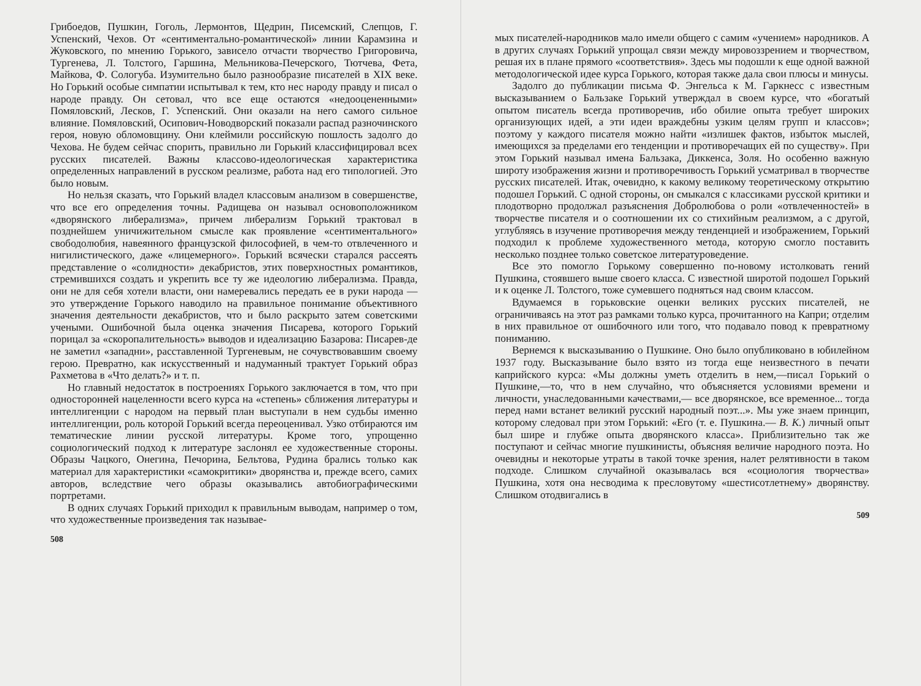Грибоедов, Пушкин, Гоголь, Лермонтов, Щедрин, Писемский, Слепцов, Г. Успенский, Чехов. От «сентиментально-романтической» линии Карамзина и Жуковского, по мнению Горького, зависело отчасти творчество Григоровича, Тургенева, Л. Толстого, Гаршина, Мельникова-Печерского, Тютчева, Фета, Майкова, Ф. Сологуба. Изумительно было разнообразие писателей в XIX веке. Но Горький особые симпатии испытывал к тем, кто нес народу правду и писал о народе правду. Он сетовал, что все еще остаются «недооцененными» Помяловский, Лесков, Г. Успенский. Они оказали на него самого сильное влияние. Помяловский, Осипович-Новодворский показали распад разночинского героя, новую обломовщину. Они клеймили российскую пошлость задолго до Чехова. Не будем сейчас спорить, правильно ли Горький классифицировал всех русских писателей. Важны классово-идеологическая характеристика определенных направлений в русском реализме, работа над его типологией. Это было новым.
Но нельзя сказать, что Горький владел классовым анализом в совершенстве, что все его определения точны. Радищева он называл основоположником «дворянского либерализма», причем либерализм Горький трактовал в позднейшем уничижительном смысле как проявление «сентиментального» свободолюбия, навеянного французской философией, в чем-то отвлеченного и нигилистического, даже «лицемерного». Горький всячески старался рассеять представление о «солидности» декабристов, этих поверхностных романтиков, стремившихся создать и укрепить все ту же идеологию либерализма. Правда, они не для себя хотели власти, они намеревались передать ее в руки народа — это утверждение Горького наводило на правильное понимание объективного значения деятельности декабристов, что и было раскрыто затем советскими учеными. Ошибочной была оценка значения Писарева, которого Горький порицал за «скоропалительность» выводов и идеализацию Базарова: Писарев-де не заметил «западни», расставленной Тургеневым, не сочувствовавшим своему герою. Превратно, как искусственный и надуманный трактует Горький образ Рахметова в «Что делать?» и т. п.
Но главный недостаток в построениях Горького заключается в том, что при односторонней нацеленности всего курса на «степень» сближения литературы и интеллигенции с народом на первый план выступали в нем судьбы именно интеллигенции, роль которой Горький всегда переоценивал. Узко отбираются им тематические линии русской литературы. Кроме того, упрощенно социологический подход к литературе заслонял ее художественные стороны. Образы Чацкого, Онегина, Печорина, Бельтова, Рудина брались только как материал для характеристики «самокритики» дворянства и, прежде всего, самих авторов, вследствие чего образы оказывались автобиографическими портретами.
В одних случаях Горький приходил к правильным выводам, например о том, что художественные произведения так называе-
508
мых писателей-народников мало имели общего с самим «учением» народников. А в других случаях Горький упрощал связи между мировоззрением и творчеством, решая их в плане прямого «соответствия». Здесь мы подошли к еще одной важной методологической идее курса Горького, которая также дала свои плюсы и минусы.
Задолго до публикации письма Ф. Энгельса к М. Гаркнесс с известным высказыванием о Бальзаке Горький утверждал в своем курсе, что «богатый опытом писатель всегда противоречив, ибо обилие опыта требует широких организующих идей, а эти идеи враждебны узким целям групп и классов»; поэтому у каждого писателя можно найти «излишек фактов, избыток мыслей, имеющихся за пределами его тенденции и противоречащих ей по существу». При этом Горький называл имена Бальзака, Диккенса, Золя. Но особенно важную широту изображения жизни и противоречивость Горький усматривал в творчестве русских писателей. Итак, очевидно, к какому великому теоретическому открытию подошел Горький. С одной стороны, он смыкался с классиками русской критики и плодотворно продолжал разъяснения Добролюбова о роли «отвлеченностей» в творчестве писателя и о соотношении их со стихийным реализмом, а с другой, углубляясь в изучение противоречия между тенденцией и изображением, Горький подходил к проблеме художественного метода, которую смогло поставить несколько позднее только советское литературоведение.
Все это помогло Горькому совершенно по-новому истолковать гений Пушкина, стоявшего выше своего класса. С известной широтой подошел Горький и к оценке Л. Толстого, тоже сумевшего подняться над своим классом.
Вдумаемся в горьковские оценки великих русских писателей, не ограничиваясь на этот раз рамками только курса, прочитанного на Капри; отделим в них правильное от ошибочного или того, что подавало повод к превратному пониманию.
Вернемся к высказыванию о Пушкине. Оно было опубликовано в юбилейном 1937 году. Высказывание было взято из тогда еще неизвестного в печати каприйского курса: «Мы должны уметь отделить в нем,—писал Горький о Пушкине,—то, что в нем случайно, что объясняется условиями времени и личности, унаследованными качествами,— все дворянское, все временное... тогда перед нами встанет великий русский народный поэт...». Мы уже знаем принцип, которому следовал при этом Горький: «Его (т. е. Пушкина.— В. К.) личный опыт был шире и глубже опыта дворянского класса». Приблизительно так же поступают и сейчас многие пушкинисты, объясняя величие народного поэта. Но очевидны и некоторые утраты в такой точке зрения, налет релятивности в таком подходе. Слишком случайной оказывалась вся «социология творчества» Пушкина, хотя она несводима к пресловутому «шестисотлетнему» дворянству. Слишком отодвигались в
509